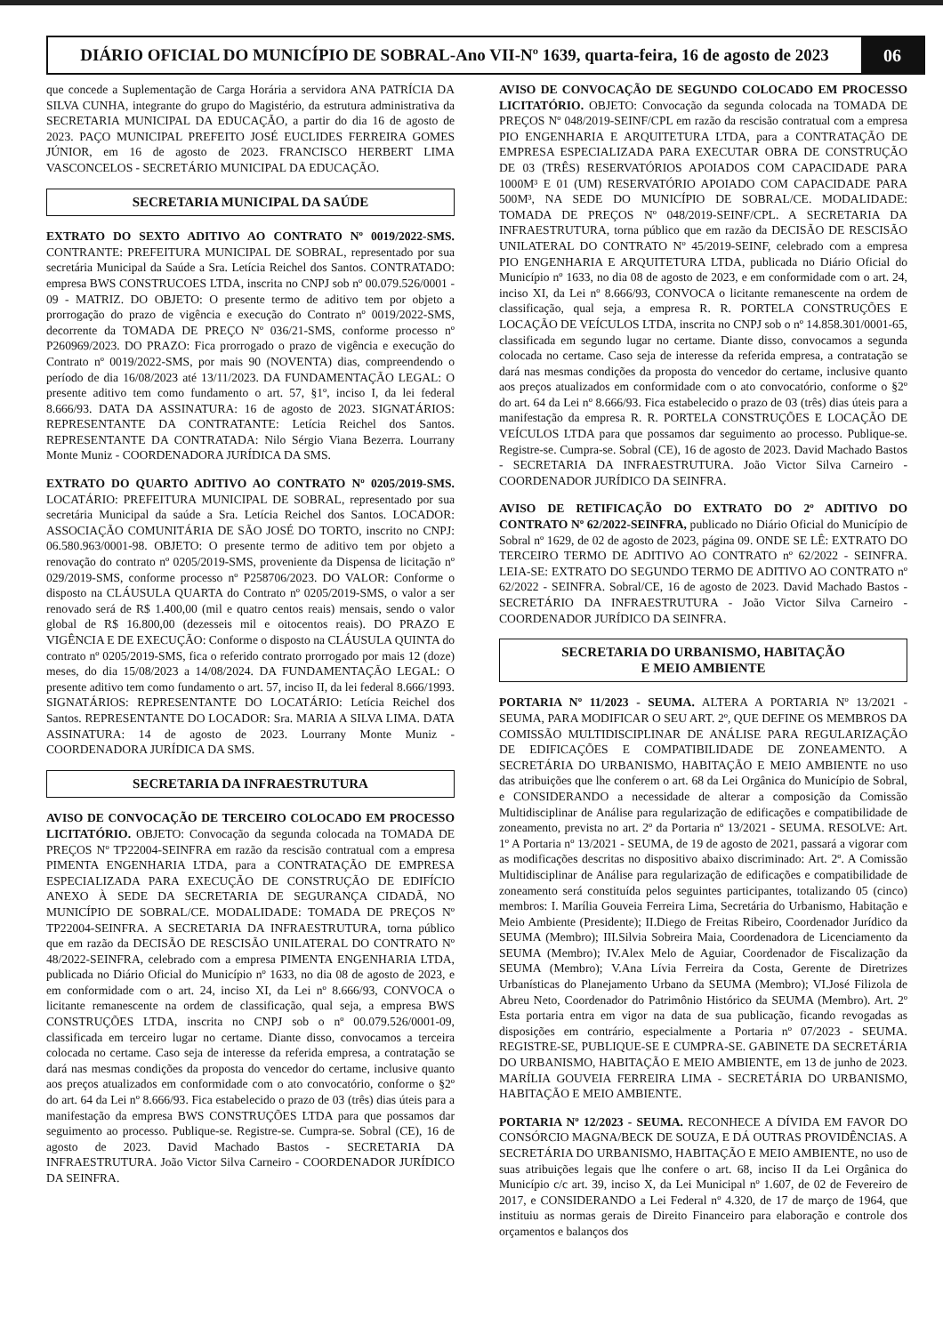DIÁRIO OFICIAL DO MUNICÍPIO DE SOBRAL-Ano VII-Nº 1639, quarta-feira, 16 de agosto de 2023
06
que concede a Suplementação de Carga Horária a servidora ANA PATRÍCIA DA SILVA CUNHA, integrante do grupo do Magistério, da estrutura administrativa da SECRETARIA MUNICIPAL DA EDUCAÇÃO, a partir do dia 16 de agosto de 2023. PAÇO MUNICIPAL PREFEITO JOSÉ EUCLIDES FERREIRA GOMES JÚNIOR, em 16 de agosto de 2023. FRANCISCO HERBERT LIMA VASCONCELOS - SECRETÁRIO MUNICIPAL DA EDUCAÇÃO.
SECRETARIA MUNICIPAL DA SAÚDE
EXTRATO DO SEXTO ADITIVO AO CONTRATO Nº 0019/2022-SMS. CONTRANTE: PREFEITURA MUNICIPAL DE SOBRAL, representado por sua secretária Municipal da Saúde a Sra. Letícia Reichel dos Santos. CONTRATADO: empresa BWS CONSTRUCOES LTDA, inscrita no CNPJ sob nº 00.079.526/0001 - 09 - MATRIZ. DO OBJETO: O presente termo de aditivo tem por objeto a prorrogação do prazo de vigência e execução do Contrato nº 0019/2022-SMS, decorrente da TOMADA DE PREÇO Nº 036/21-SMS, conforme processo nº P260969/2023. DO PRAZO: Fica prorrogado o prazo de vigência e execução do Contrato nº 0019/2022-SMS, por mais 90 (NOVENTA) dias, compreendendo o período de dia 16/08/2023 até 13/11/2023. DA FUNDAMENTAÇÃO LEGAL: O presente aditivo tem como fundamento o art. 57, §1º, inciso I, da lei federal 8.666/93. DATA DA ASSINATURA: 16 de agosto de 2023. SIGNATÁRIOS: REPRESENTANTE DA CONTRATANTE: Letícia Reichel dos Santos. REPRESENTANTE DA CONTRATADA: Nilo Sérgio Viana Bezerra. Lourrany Monte Muniz - COORDENADORA JURÍDICA DA SMS.
EXTRATO DO QUARTO ADITIVO AO CONTRATO Nº 0205/2019-SMS. LOCATÁRIO: PREFEITURA MUNICIPAL DE SOBRAL, representado por sua secretária Municipal da saúde a Sra. Letícia Reichel dos Santos. LOCADOR: ASSOCIAÇÃO COMUNITÁRIA DE SÃO JOSÉ DO TORTO, inscrito no CNPJ: 06.580.963/0001-98. OBJETO: O presente termo de aditivo tem por objeto a renovação do contrato nº 0205/2019-SMS, proveniente da Dispensa de licitação nº 029/2019-SMS, conforme processo nº P258706/2023. DO VALOR: Conforme o disposto na CLÁUSULA QUARTA do Contrato nº 0205/2019-SMS, o valor a ser renovado será de R$ 1.400,00 (mil e quatro centos reais) mensais, sendo o valor global de R$ 16.800,00 (dezesseis mil e oitocentos reais). DO PRAZO E VIGÊNCIA E DE EXECUÇÃO: Conforme o disposto na CLÁUSULA QUINTA do contrato nº 0205/2019-SMS, fica o referido contrato prorrogado por mais 12 (doze) meses, do dia 15/08/2023 a 14/08/2024. DA FUNDAMENTAÇÃO LEGAL: O presente aditivo tem como fundamento o art. 57, inciso II, da lei federal 8.666/1993. SIGNATÁRIOS: REPRESENTANTE DO LOCATÁRIO: Letícia Reichel dos Santos. REPRESENTANTE DO LOCADOR: Sra. MARIA A SILVA LIMA. DATA ASSINATURA: 14 de agosto de 2023. Lourrany Monte Muniz - COORDENADORA JURÍDICA DA SMS.
SECRETARIA DA INFRAESTRUTURA
AVISO DE CONVOCAÇÃO DE TERCEIRO COLOCADO EM PROCESSO LICITATÓRIO. OBJETO: Convocação da segunda colocada na TOMADA DE PREÇOS Nº TP22004-SEINFRA em razão da rescisão contratual com a empresa PIMENTA ENGENHARIA LTDA, para a CONTRATAÇÃO DE EMPRESA ESPECIALIZADA PARA EXECUÇÃO DE CONSTRUÇÃO DE EDIFÍCIO ANEXO À SEDE DA SECRETARIA DE SEGURANÇA CIDADÃ, NO MUNICÍPIO DE SOBRAL/CE. MODALIDADE: TOMADA DE PREÇOS Nº TP22004-SEINFRA. A SECRETARIA DA INFRAESTRUTURA, torna público que em razão da DECISÃO DE RESCISÃO UNILATERAL DO CONTRATO Nº 48/2022-SEINFRA, celebrado com a empresa PIMENTA ENGENHARIA LTDA, publicada no Diário Oficial do Município nº 1633, no dia 08 de agosto de 2023, e em conformidade com o art. 24, inciso XI, da Lei nº 8.666/93, CONVOCA o licitante remanescente na ordem de classificação, qual seja, a empresa BWS CONSTRUÇÕES LTDA, inscrita no CNPJ sob o nº 00.079.526/0001-09, classificada em terceiro lugar no certame. Diante disso, convocamos a terceira colocada no certame. Caso seja de interesse da referida empresa, a contratação se dará nas mesmas condições da proposta do vencedor do certame, inclusive quanto aos preços atualizados em conformidade com o ato convocatório, conforme o §2º do art. 64 da Lei nº 8.666/93. Fica estabelecido o prazo de 03 (três) dias úteis para a manifestação da empresa BWS CONSTRUÇÕES LTDA para que possamos dar seguimento ao processo. Publique-se. Registre-se. Cumpra-se. Sobral (CE), 16 de agosto de 2023. David Machado Bastos - SECRETARIA DA INFRAESTRUTURA. João Victor Silva Carneiro - COORDENADOR JURÍDICO DA SEINFRA.
AVISO DE CONVOCAÇÃO DE SEGUNDO COLOCADO EM PROCESSO LICITATÓRIO. OBJETO: Convocação da segunda colocada na TOMADA DE PREÇOS Nº 048/2019-SEINF/CPL em razão da rescisão contratual com a empresa PIO ENGENHARIA E ARQUITETURA LTDA, para a CONTRATAÇÃO DE EMPRESA ESPECIALIZADA PARA EXECUTAR OBRA DE CONSTRUÇÃO DE 03 (TRÊS) RESERVATÓRIOS APOIADOS COM CAPACIDADE PARA 1000M³ E 01 (UM) RESERVATÓRIO APOIADO COM CAPACIDADE PARA 500M³, NA SEDE DO MUNICÍPIO DE SOBRAL/CE. MODALIDADE: TOMADA DE PREÇOS Nº 048/2019-SEINF/CPL. A SECRETARIA DA INFRAESTRUTURA, torna público que em razão da DECISÃO DE RESCISÃO UNILATERAL DO CONTRATO Nº 45/2019-SEINF, celebrado com a empresa PIO ENGENHARIA E ARQUITETURA LTDA, publicada no Diário Oficial do Município nº 1633, no dia 08 de agosto de 2023, e em conformidade com o art. 24, inciso XI, da Lei nº 8.666/93, CONVOCA o licitante remanescente na ordem de classificação, qual seja, a empresa R. R. PORTELA CONSTRUÇÕES E LOCAÇÃO DE VEÍCULOS LTDA, inscrita no CNPJ sob o nº 14.858.301/0001-65, classificada em segundo lugar no certame. Diante disso, convocamos a segunda colocada no certame. Caso seja de interesse da referida empresa, a contratação se dará nas mesmas condições da proposta do vencedor do certame, inclusive quanto aos preços atualizados em conformidade com o ato convocatório, conforme o §2º do art. 64 da Lei nº 8.666/93. Fica estabelecido o prazo de 03 (três) dias úteis para a manifestação da empresa R. R. PORTELA CONSTRUÇÕES E LOCAÇÃO DE VEÍCULOS LTDA para que possamos dar seguimento ao processo. Publique-se. Registre-se. Cumpra-se. Sobral (CE), 16 de agosto de 2023. David Machado Bastos - SECRETARIA DA INFRAESTRUTURA. João Victor Silva Carneiro - COORDENADOR JURÍDICO DA SEINFRA.
AVISO DE RETIFICAÇÃO DO EXTRATO DO 2º ADITIVO DO CONTRATO Nº 62/2022-SEINFRA, publicado no Diário Oficial do Município de Sobral nº 1629, de 02 de agosto de 2023, página 09. ONDE SE LÊ: EXTRATO DO TERCEIRO TERMO DE ADITIVO AO CONTRATO nº 62/2022 - SEINFRA. LEIA-SE: EXTRATO DO SEGUNDO TERMO DE ADITIVO AO CONTRATO nº 62/2022 - SEINFRA. Sobral/CE, 16 de agosto de 2023. David Machado Bastos - SECRETÁRIO DA INFRAESTRUTURA - João Victor Silva Carneiro - COORDENADOR JURÍDICO DA SEINFRA.
SECRETARIA DO URBANISMO, HABITAÇÃO
E MEIO AMBIENTE
PORTARIA Nº 11/2023 - SEUMA. ALTERA A PORTARIA Nº 13/2021 - SEUMA, PARA MODIFICAR O SEU ART. 2º, QUE DEFINE OS MEMBROS DA COMISSÃO MULTIDISCIPLINAR DE ANÁLISE PARA REGULARIZAÇÃO DE EDIFICAÇÕES E COMPATIBILIDADE DE ZONEAMENTO. A SECRETÁRIA DO URBANISMO, HABITAÇÃO E MEIO AMBIENTE no uso das atribuições que lhe conferem o art. 68 da Lei Orgânica do Município de Sobral, e CONSIDERANDO a necessidade de alterar a composição da Comissão Multidisciplinar de Análise para regularização de edificações e compatibilidade de zoneamento, prevista no art. 2º da Portaria nº 13/2021 - SEUMA. RESOLVE: Art. 1º A Portaria nº 13/2021 - SEUMA, de 19 de agosto de 2021, passará a vigorar com as modificações descritas no dispositivo abaixo discriminado: Art. 2º. A Comissão Multidisciplinar de Análise para regularização de edificações e compatibilidade de zoneamento será constituída pelos seguintes participantes, totalizando 05 (cinco) membros: I. Marília Gouveia Ferreira Lima, Secretária do Urbanismo, Habitação e Meio Ambiente (Presidente); II.Diego de Freitas Ribeiro, Coordenador Jurídico da SEUMA (Membro); III.Silvia Sobreira Maia, Coordenadora de Licenciamento da SEUMA (Membro); IV.Alex Melo de Aguiar, Coordenador de Fiscalização da SEUMA (Membro); V.Ana Lívia Ferreira da Costa, Gerente de Diretrizes Urbanísticas do Planejamento Urbano da SEUMA (Membro); VI.José Filizola de Abreu Neto, Coordenador do Patrimônio Histórico da SEUMA (Membro). Art. 2º Esta portaria entra em vigor na data de sua publicação, ficando revogadas as disposições em contrário, especialmente a Portaria nº 07/2023 - SEUMA. REGISTRE-SE, PUBLIQUE-SE E CUMPRA-SE. GABINETE DA SECRETÁRIA DO URBANISMO, HABITAÇÃO E MEIO AMBIENTE, em 13 de junho de 2023. MARÍLIA GOUVEIA FERREIRA LIMA - SECRETÁRIA DO URBANISMO, HABITAÇÃO E MEIO AMBIENTE.
PORTARIA Nº 12/2023 - SEUMA. RECONHECE A DÍVIDA EM FAVOR DO CONSÓRCIO MAGNA/BECK DE SOUZA, E DÁ OUTRAS PROVIDÊNCIAS. A SECRETÁRIA DO URBANISMO, HABITAÇÃO E MEIO AMBIENTE, no uso de suas atribuições legais que lhe confere o art. 68, inciso II da Lei Orgânica do Município c/c art. 39, inciso X, da Lei Municipal nº 1.607, de 02 de Fevereiro de 2017, e CONSIDERANDO a Lei Federal nº 4.320, de 17 de março de 1964, que instituiu as normas gerais de Direito Financeiro para elaboração e controle dos orçamentos e balanços dos